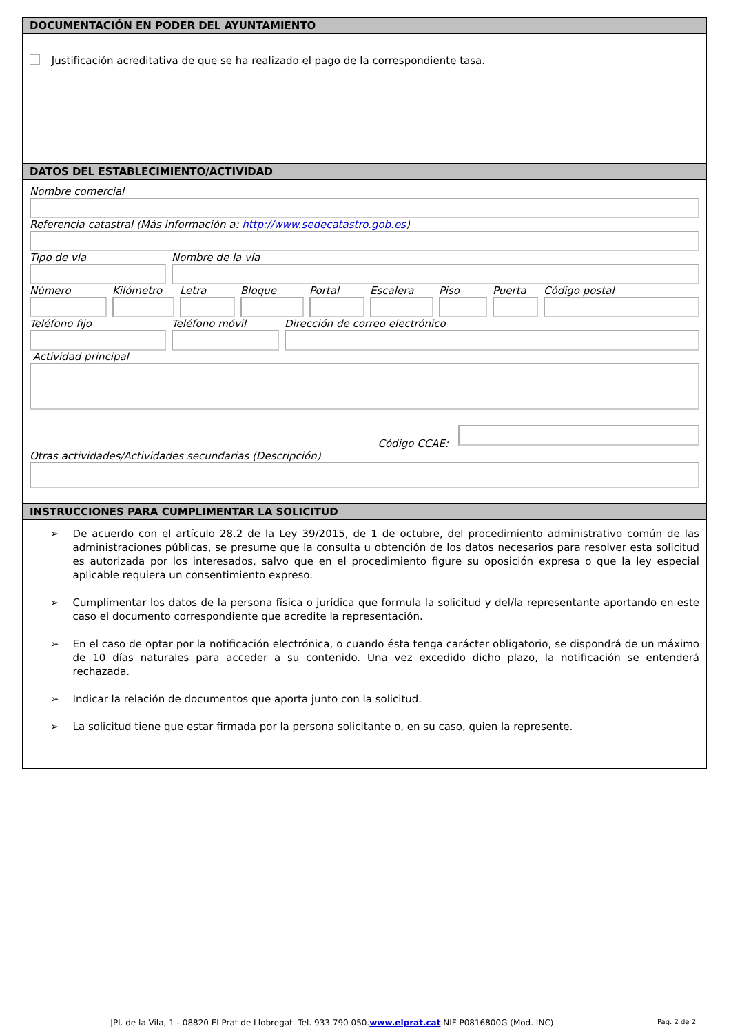DOCUMENTACIÓN EN PODER DEL AYUNTAMIENTO
Justificación acreditativa de que se ha realizado el pago de la correspondiente tasa.
DATOS DEL ESTABLECIMIENTO/ACTIVIDAD
Nombre comercial
Referencia catastral (Más información a: http://www.sedecatastro.gob.es)
Tipo de vía Nombre de la vía
Número Kilómetro Letra Bloque Portal Escalera Piso Puerta Código postal
Teléfono fijo Teléfono móvil Dirección de correo electrónico
Actividad principal
Código CCAE:
Otras actividades/Actividades secundarias (Descripción)
INSTRUCCIONES PARA CUMPLIMENTAR LA SOLICITUD
➢ De acuerdo con el artículo 28.2 de la Ley 39/2015, de 1 de octubre, del procedimiento administrativo común de las administraciones públicas, se presume que la consulta u obtención de los datos necesarios para resolver esta solicitud es autorizada por los interesados, salvo que en el procedimiento figure su oposición expresa o que la ley especial aplicable requiera un consentimiento expreso.
➢ Cumplimentar los datos de la persona física o jurídica que formula la solicitud y del/la representante aportando en este caso el documento correspondiente que acredite la representación.
➢ En el caso de optar por la notificación electrónica, o cuando ésta tenga carácter obligatorio, se dispondrá de un máximo de 10 días naturales para acceder a su contenido. Una vez excedido dicho plazo, la notificación se entenderá rechazada.
➢ Indicar la relación de documentos que aporta junto con la solicitud.
➢ La solicitud tiene que estar firmada por la persona solicitante o, en su caso, quien la represente.
|Pl. de la Vila, 1 - 08820 El Prat de Llobregat. Tel. 933 790 050.www.elprat.cat.NIF P0816800G (Mod. INC) Pág. 2 de 2